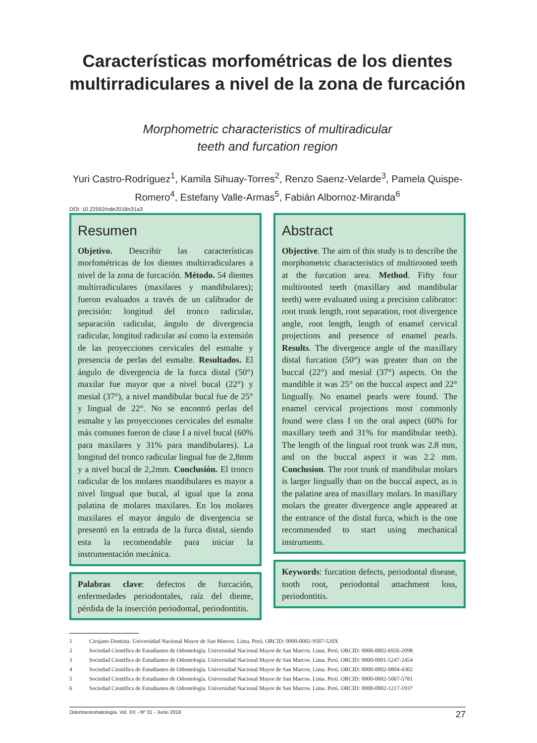Características morfométricas de los dientes multirradiculares a nivel de la zona de furcación
Morphometric characteristics of multiradicular
teeth and furcation region
Yuri Castro-Rodríguez<sup>1</sup>, Kamila Sihuay-Torres<sup>2</sup>, Renzo Saenz-Velarde<sup>3</sup>, Pamela Quispe-Romero<sup>4</sup>, Estefany Valle-Armas<sup>5</sup>, Fabián Albornoz-Miranda<sup>6</sup>
DOI: 10.22592/ode2018n31a3
Resumen
Objetivo. Describir las características morfométricas de los dientes multirradiculares a nivel de la zona de furcación. Método. 54 dientes multirradiculares (maxilares y mandibulares); fueron evaluados a través de un calibrador de precisión: longitud del tronco radicular, separación radicular, ángulo de divergencia radicular, longitud radicular así como la extensión de las proyecciones cervicales del esmalte y presencia de perlas del esmalte. Resultados. El ángulo de divergencia de la furca distal (50°) maxilar fue mayor que a nivel bucal (22°) y mesial (37°), a nivel mandibular bucal fue de 25° y lingual de 22°. No se encontró perlas del esmalte y las proyecciones cervicales del esmalte más comunes fueron de clase I a nivel bucal (60% para maxilares y 31% para mandibulares). La longitud del tronco radicular lingual fue de 2,8mm y a nivel bucal de 2,2mm. Conclusión. El tronco radicular de los molares mandibulares es mayor a nivel lingual que bucal, al igual que la zona palatina de molares maxilares. En los molares maxilares el mayor ángulo de divergencia se presentó en la entrada de la furca distal, siendo esta la recomendable para iniciar la instrumentación mecánica.
Palabras clave: defectos de furcación, enfermedades periodontales, raíz del diente, pérdida de la inserción periodontal, periodontitis.
Abstract
Objective. The aim of this study is to describe the morphometric characteristics of multirooted teeth at the furcation area. Method. Fifty four multirooted teeth (maxillary and mandibular teeth) were evaluated using a precision calibrator: root trunk length, root separation, root divergence angle, root length, length of enamel cervical projections and presence of enamel pearls. Results. The divergence angle of the maxillary distal furcation (50°) was greater than on the buccal (22°) and mesial (37°) aspects. On the mandible it was 25° on the buccal aspect and 22° lingually. No enamel pearls were found. The enamel cervical projections most commonly found were class I on the oral aspect (60% for maxillary teeth and 31% for mandibular teeth). The length of the lingual root trunk was 2.8 mm, and on the buccal aspect it was 2.2 mm. Conclusion. The root trunk of mandibular molars is larger lingually than on the buccal aspect, as is the palatine area of maxillary molars. In maxillary molars the greater divergence angle appeared at the entrance of the distal furca, which is the one recommended to start using mechanical instruments.
Keywords: furcation defects, periodontal disease, tooth root, periodontal attachment loss, periodontitis.
1 Cirujano Dentista. Universidad Nacional Mayor de San Marcos. Lima. Perú. ORCID: 0000-0002-9587-520X
2 Sociedad Científica de Estudiantes de Odontología. Universidad Nacional Mayor de San Marcos. Lima. Perú. ORCID: 0000-0002-6926-2098
3 Sociedad Científica de Estudiantes de Odontología. Universidad Nacional Mayor de San Marcos. Lima. Perú. ORCID: 0000-0001-5247-2454
4 Sociedad Científica de Estudiantes de Odontología. Universidad Nacional Mayor de San Marcos. Lima. Perú. ORCID: 0000-0002-0804-4302
5 Sociedad Científica de Estudiantes de Odontología. Universidad Nacional Mayor de San Marcos. Lima. Perú. ORCID: 0000-0002-5067-5781
6 Sociedad Científica de Estudiantes de Odontología. Universidad Nacional Mayor de San Marcos. Lima. Perú. ORCID: 0000-0002-1217-1937
Odontoestomatología. Vol. XX - Nº 31 - Junio 2018 27